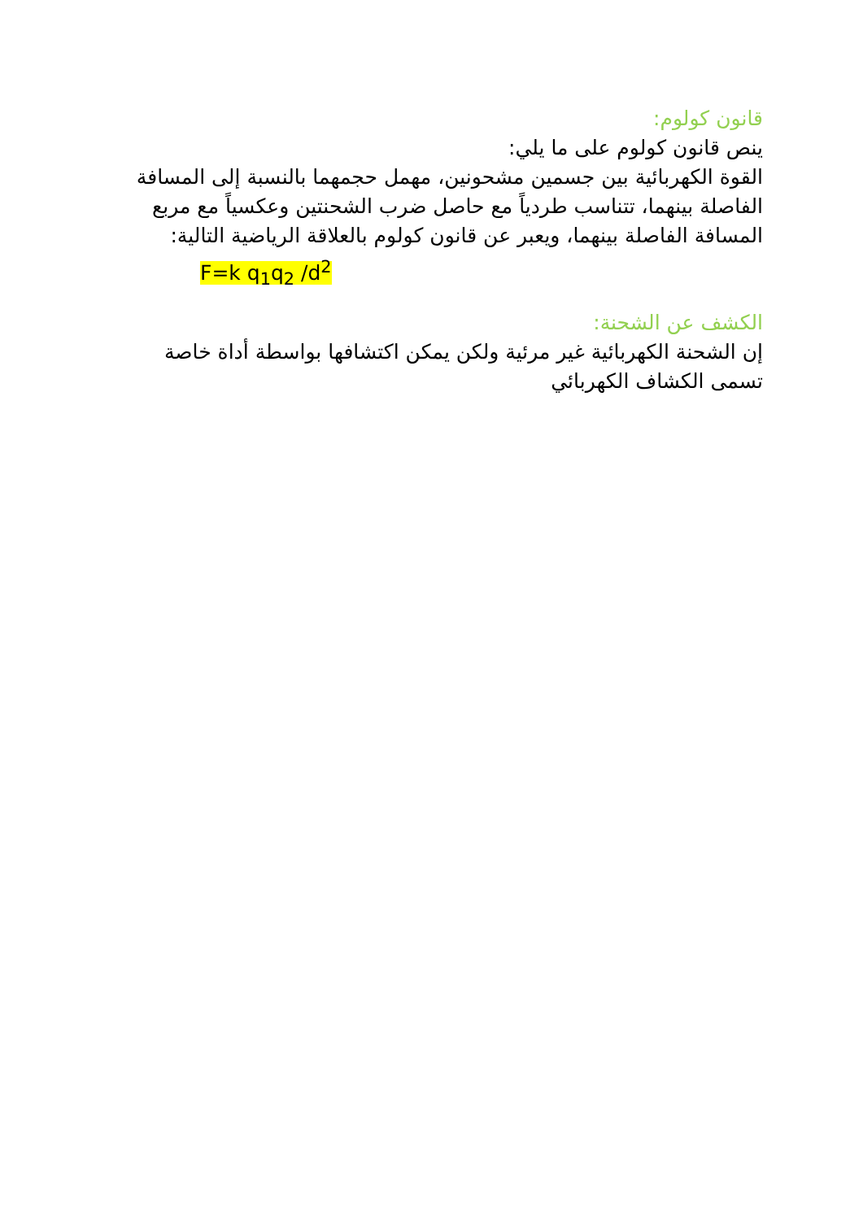قانون كولوم:
ينص قانون كولوم على ما يلي:
القوة الكهربائية بين جسمين مشحونين، مهمل حجمهما بالنسبة إلى المسافة الفاصلة بينهما، تتناسب طردياً مع حاصل ضرب الشحنتين وعكسياً مع مربع المسافة الفاصلة بينهما، ويعبر عن قانون كولوم بالعلاقة الرياضية التالية:
F=k q<sub>1</sub>q<sub>2</sub> /d<sup>2</sup>
الكشف عن الشحنة:
إن الشحنة الكهربائية غير مرئية ولكن يمكن اكتشافها بواسطة أداة خاصة تسمى الكشاف الكهربائي